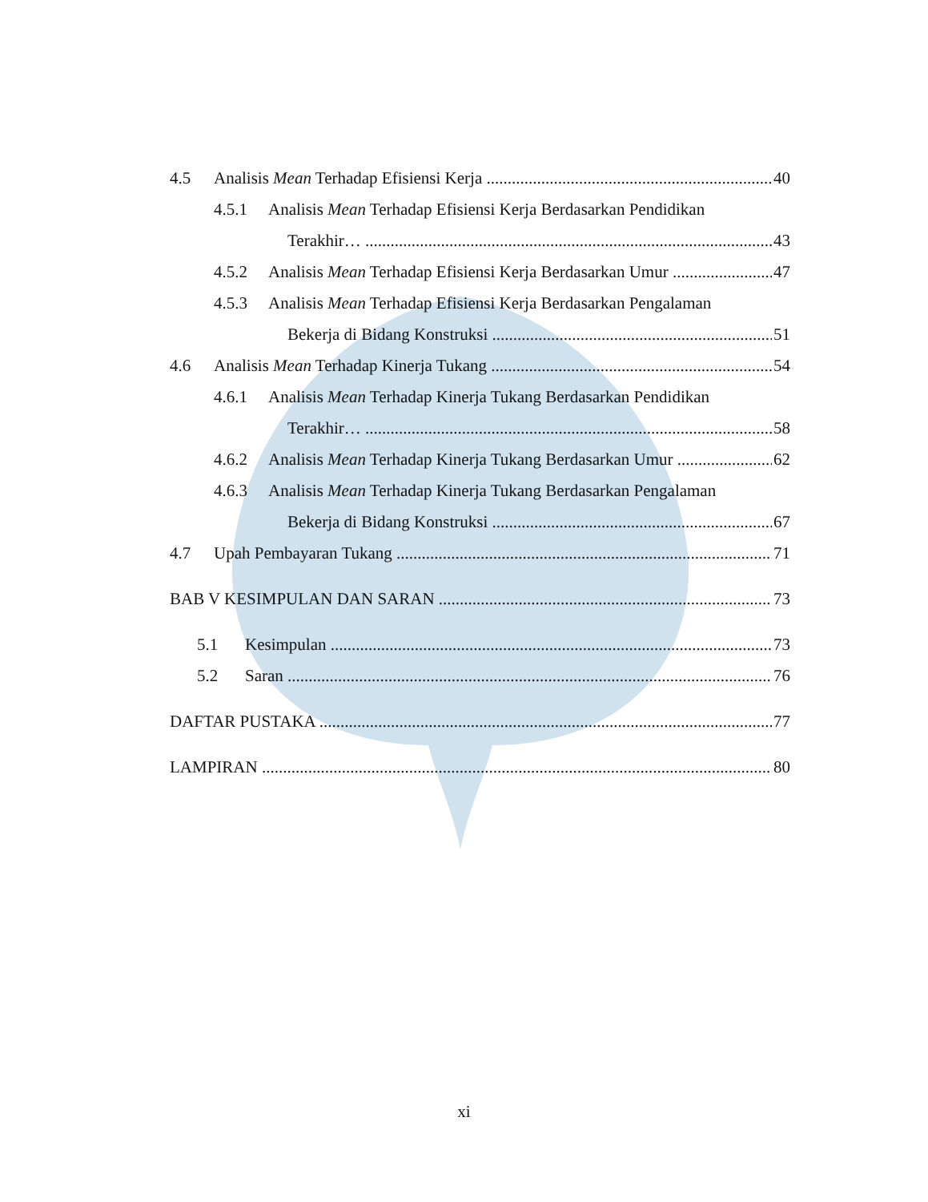4.5 Analisis Mean Terhadap Efisiensi Kerja 40
4.5.1 Analisis Mean Terhadap Efisiensi Kerja Berdasarkan Pendidikan
Terakhir… 43
4.5.2 Analisis Mean Terhadap Efisiensi Kerja Berdasarkan Umur 47
4.5.3 Analisis Mean Terhadap Efisiensi Kerja Berdasarkan Pengalaman
Bekerja di Bidang Konstruksi 51
4.6 Analisis Mean Terhadap Kinerja Tukang 54
4.6.1 Analisis Mean Terhadap Kinerja Tukang Berdasarkan Pendidikan
Terakhir… 58
4.6.2 Analisis Mean Terhadap Kinerja Tukang Berdasarkan Umur 62
4.6.3 Analisis Mean Terhadap Kinerja Tukang Berdasarkan Pengalaman
Bekerja di Bidang Konstruksi 67
4.7 Upah Pembayaran Tukang 71
BAB V KESIMPULAN DAN SARAN 73
5.1 Kesimpulan 73
5.2 Saran 76
DAFTAR PUSTAKA 77
LAMPIRAN 80
xi